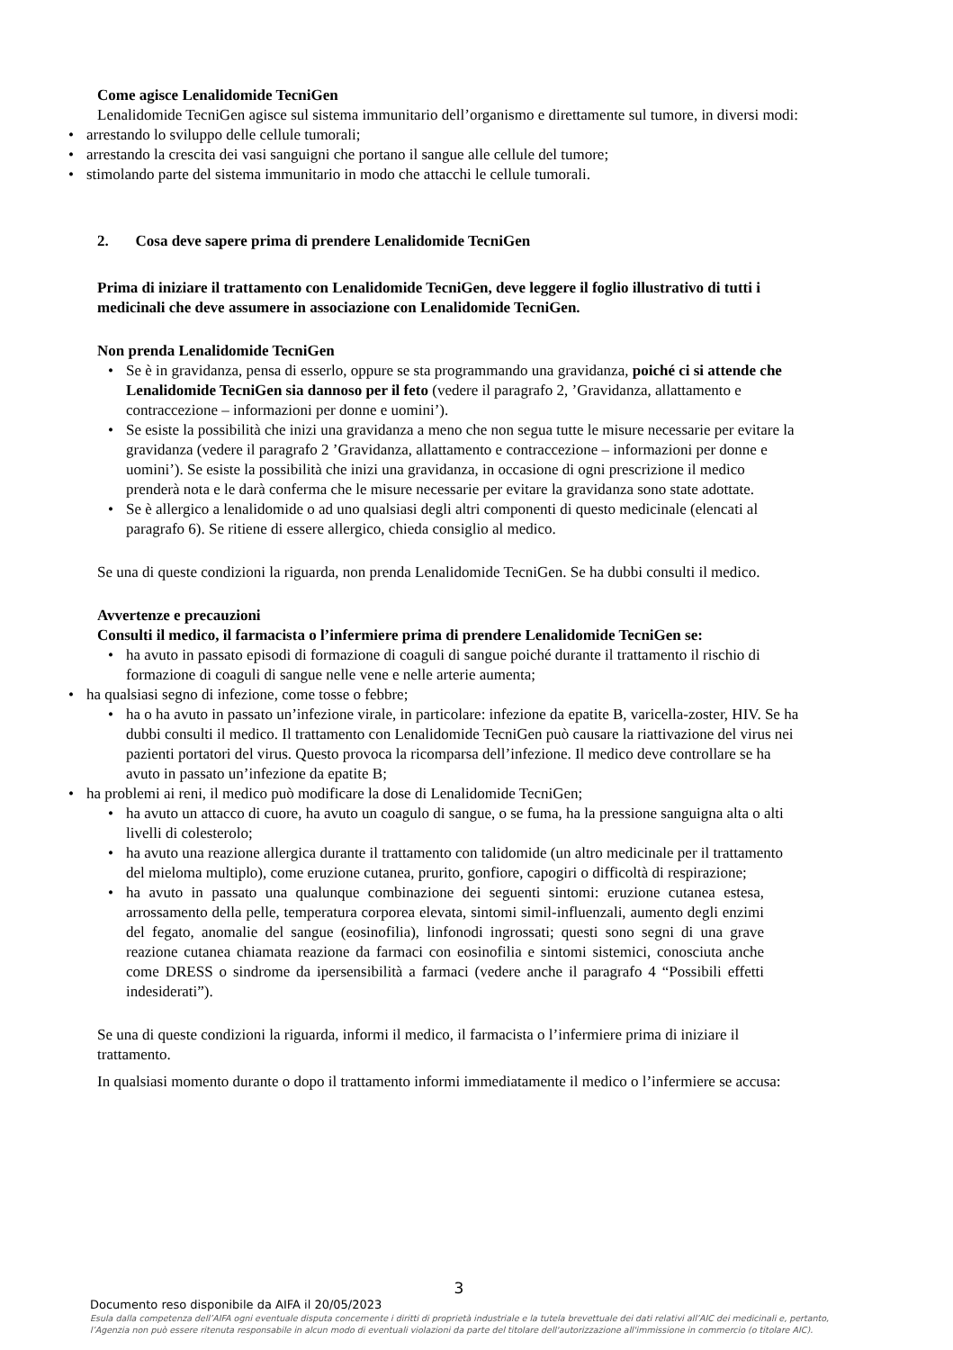Come agisce Lenalidomide TecniGen
Lenalidomide TecniGen agisce sul sistema immunitario dell’organismo e direttamente sul tumore, in diversi modi:
arrestando lo sviluppo delle cellule tumorali;
arrestando la crescita dei vasi sanguigni che portano il sangue alle cellule del tumore;
stimolando parte del sistema immunitario in modo che attacchi le cellule tumorali.
2. Cosa deve sapere prima di prendere Lenalidomide TecniGen
Prima di iniziare il trattamento con Lenalidomide TecniGen, deve leggere il foglio illustrativo di tutti i medicinali che deve assumere in associazione con Lenalidomide TecniGen.
Non prenda Lenalidomide TecniGen
Se è in gravidanza, pensa di esserlo, oppure se sta programmando una gravidanza, poiché ci si attende che Lenalidomide TecniGen sia dannoso per il feto (vedere il paragrafo 2, ’Gravidanza, allattamento e contraccezione – informazioni per donne e uomini’).
Se esiste la possibilità che inizi una gravidanza a meno che non segua tutte le misure necessarie per evitare la gravidanza (vedere il paragrafo 2 ’Gravidanza, allattamento e contraccezione – informazioni per donne e uomini’). Se esiste la possibilità che inizi una gravidanza, in occasione di ogni prescrizione il medico prenderà nota e le darà conferma che le misure necessarie per evitare la gravidanza sono state adottate.
Se è allergico a lenalidomide o ad uno qualsiasi degli altri componenti di questo medicinale (elencati al paragrafo 6). Se ritiene di essere allergico, chieda consiglio al medico.
Se una di queste condizioni la riguarda, non prenda Lenalidomide TecniGen. Se ha dubbi consulti il medico.
Avvertenze e precauzioni
Consulti il medico, il farmacista o l’infermiere prima di prendere Lenalidomide TecniGen se:
ha avuto in passato episodi di formazione di coaguli di sangue poiché durante il trattamento il rischio di formazione di coaguli di sangue nelle vene e nelle arterie aumenta;
ha qualsiasi segno di infezione, come tosse o febbre;
ha o ha avuto in passato un’infezione virale, in particolare: infezione da epatite B, varicella-zoster, HIV. Se ha dubbi consulti il medico. Il trattamento con Lenalidomide TecniGen può causare la riattivazione del virus nei pazienti portatori del virus. Questo provoca la ricomparsa dell’infezione. Il medico deve controllare se ha avuto in passato un’infezione da epatite B;
ha problemi ai reni, il medico può modificare la dose di Lenalidomide TecniGen;
ha avuto un attacco di cuore, ha avuto un coagulo di sangue, o se fuma, ha la pressione sanguigna alta o alti livelli di colesterolo;
ha avuto una reazione allergica durante il trattamento con talidomide (un altro medicinale per il trattamento del mieloma multiplo), come eruzione cutanea, prurito, gonfiore, capogiri o difficoltà di respirazione;
ha avuto in passato una qualunque combinazione dei seguenti sintomi: eruzione cutanea estesa, arrossamento della pelle, temperatura corporea elevata, sintomi simil-influenzali, aumento degli enzimi del fegato, anomalie del sangue (eosinofilia), linfonodi ingrossati; questi sono segni di una grave reazione cutanea chiamata reazione da farmaci con eosinofilia e sintomi sistemici, conosciuta anche come DRESS o sindrome da ipersensibilità a farmaci (vedere anche il paragrafo 4 “Possibili effetti indesiderati”).
Se una di queste condizioni la riguarda, informi il medico, il farmacista o l’infermiere prima di iniziare il trattamento.
In qualsiasi momento durante o dopo il trattamento informi immediatamente il medico o l’infermiere se accusa:
3
Documento reso disponibile da AIFA il 20/05/2023
Esula dalla competenza dell’AIFA ogni eventuale disputa concernente i diritti di proprietà industriale e la tutela brevettuale dei dati relativi all’AIC dei medicinali e, pertanto, l’Agenzia non può essere ritenuta responsabile in alcun modo di eventuali violazioni da parte del titolare dell'autorizzazione all'immissione in commercio (o titolare AIC).